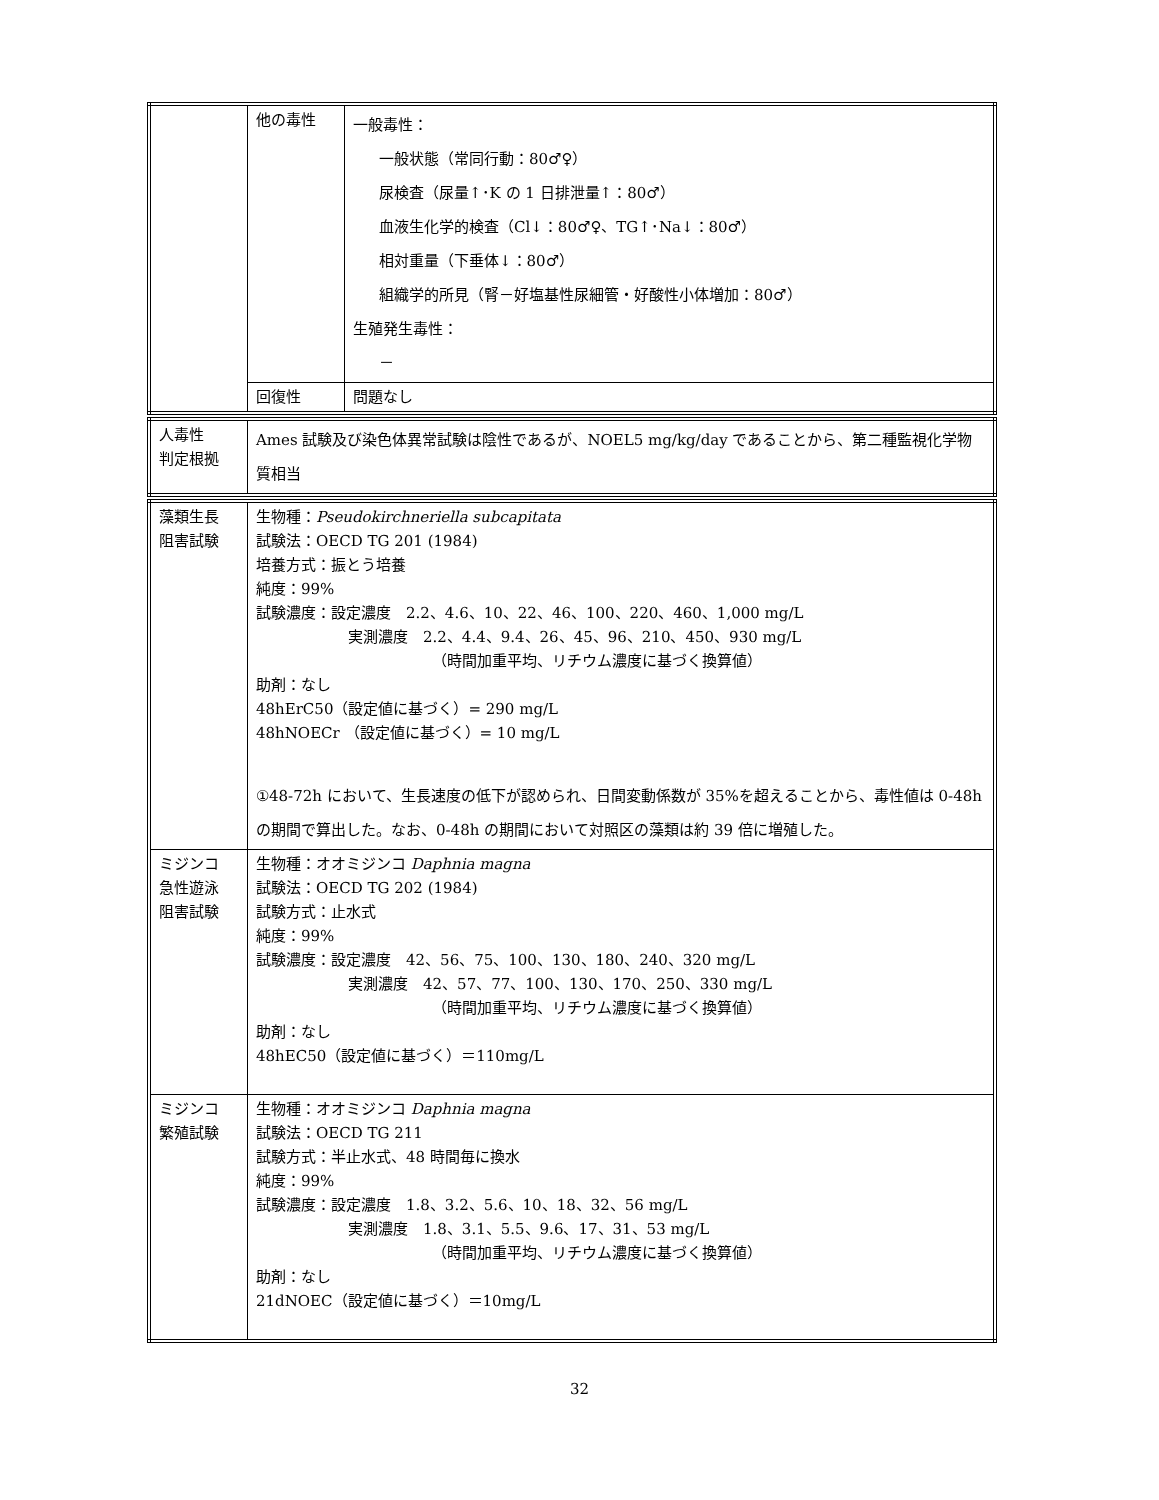| | 他の毒性 | 一般毒性： 一般状態（常同行動：80♂♀） 尿検査（尿量↑･K の 1 日排泄量↑：80♂） 血液生化学的検査（Cl↓：80♂♀、TG↑･Na↓：80♂） 相対重量（下垂体↓：80♂） 組織学的所見（腎－好塩基性尿細管・好酸性小体増加：80♂） 生殖発生毒性： － |
| | 回復性 | 問題なし |
| 人毒性 判定根拠 | Ames 試験及び染色体異常試験は陰性であるが、NOEL5 mg/kg/day であることから、第二種監視化学物質相当 |
| 藻類生長 阻害試験 | 生物種： Pseudokirchneriella subcapitata 試験法：OECD TG 201 (1984) 培養方式：振とう培養 純度：99% 試験濃度：設定濃度 2.2、4.6、10、22、46、100、220、460、1,000 mg/L 実測濃度 2.2、4.4、9.4、26、45、96、210、450、930 mg/L （時間加重平均、リチウム濃度に基づく換算値） 助剤：なし 48hErC50（設定値に基づく）= 290 mg/L 48hNOECr （設定値に基づく）= 10 mg/L ①48-72h において、生長速度の低下が認められ、日間変動係数が 35%を超えることから、毒性値は 0-48h の期間で算出した。なお、0-48h の期間において対照区の藻類は約 39 倍に増殖した。 |
| ミジンコ 急性遊泳 阻害試験 | 生物種：オオミジンコ Daphnia magna 試験法：OECD TG 202 (1984) 試験方式：止水式 純度：99% 試験濃度：設定濃度 42、56、75、100、130、180、240、320 mg/L 実測濃度 42、57、77、100、130、170、250、330 mg/L （時間加重平均、リチウム濃度に基づく換算値） 助剤：なし 48hEC50（設定値に基づく）＝110mg/L |
| ミジンコ 繁殖試験 | 生物種：オオミジンコ Daphnia magna 試験法：OECD TG 211 試験方式：半止水式、48 時間毎に換水 純度：99% 試験濃度：設定濃度 1.8、3.2、5.6、10、18、32、56 mg/L 実測濃度 1.8、3.1、5.5、9.6、17、31、53 mg/L （時間加重平均、リチウム濃度に基づく換算値） 助剤：なし 21dNOEC（設定値に基づく）＝10mg/L |
32